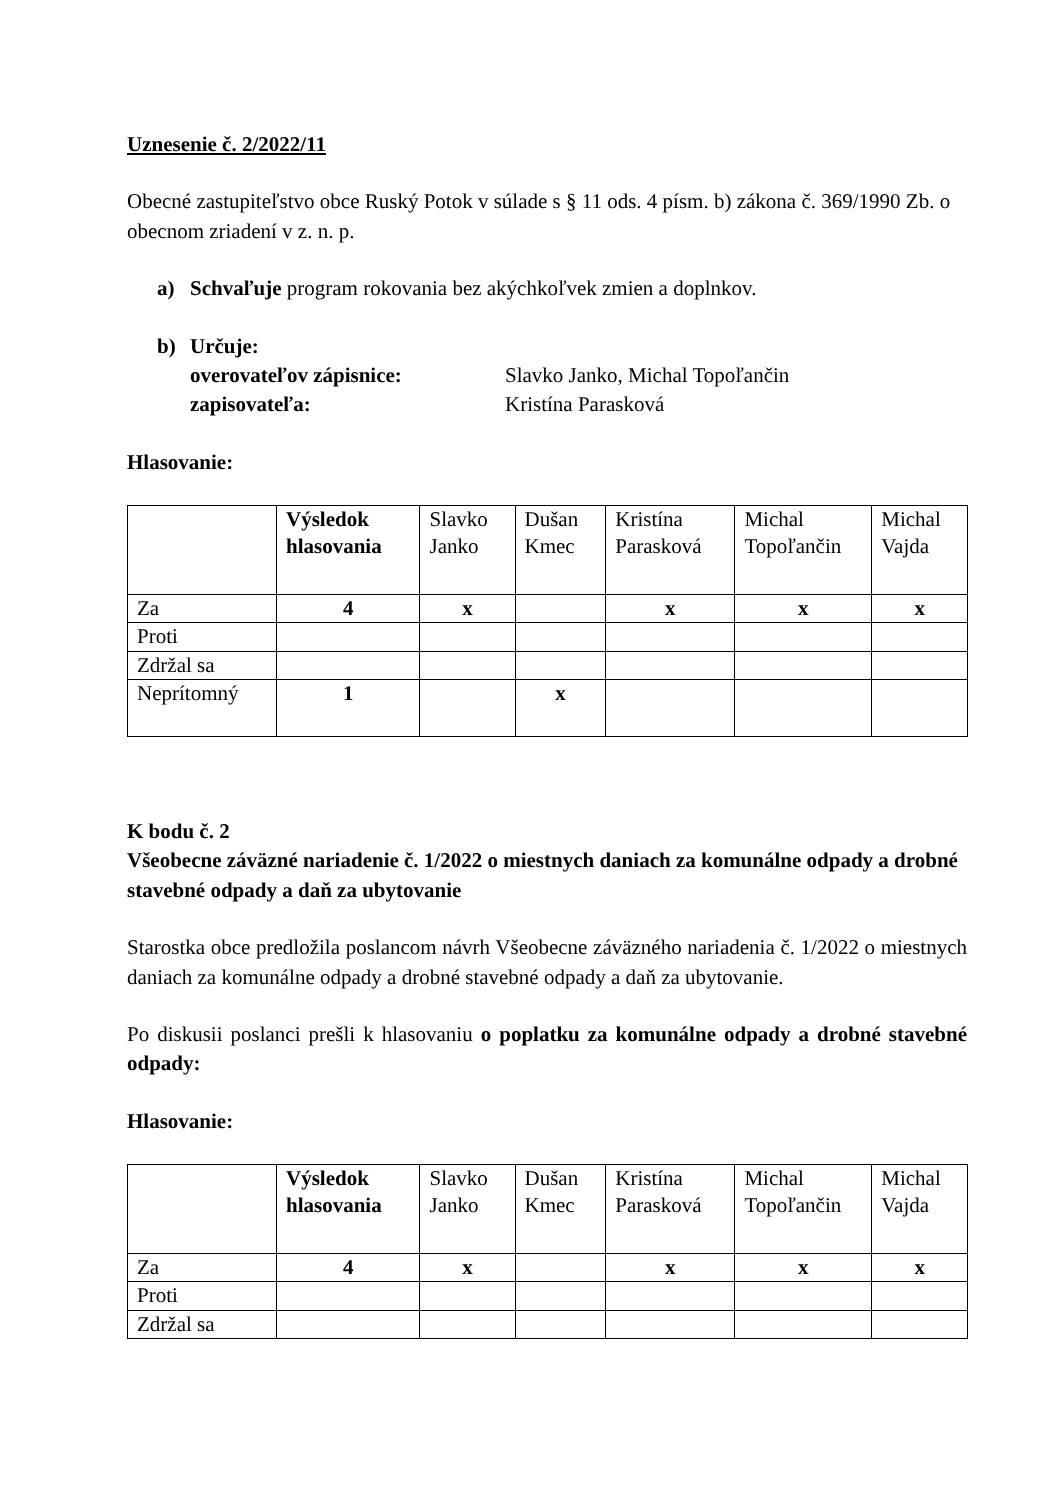Uznesenie č. 2/2022/11
Obecné zastupiteľstvo obce Ruský Potok v súlade s § 11 ods. 4 písm. b) zákona č. 369/1990 Zb. o obecnom zriadení v z. n. p.
a) Schvaľuje program rokovania bez akýchkoľvek zmien a doplnkov.
b) Určuje:
overovateľov zápisnice: Slavko Janko, Michal Topoľančin
zapisovateľa: Kristína Parasková
Hlasovanie:
| | Výsledok hlasovania | Slavko Janko | Dušan Kmec | Kristína Parasková | Michal Topoľančin | Michal Vajda |
| Za | 4 | x | | x | x | x |
| Proti | | | | | | |
| Zdržal sa | | | | | | |
| Neprítomný | 1 | | x | | | |
K bodu č. 2
Všeobecne záväzné nariadenie č. 1/2022 o miestnych daniach za komunálne odpady a drobné stavebné odpady a daň za ubytovanie
Starostka obce predložila poslancom návrh Všeobecne záväzného nariadenia č. 1/2022 o miestnych daniach za komunálne odpady a drobné stavebné odpady a daň za ubytovanie.
Po diskusii poslanci prešli k hlasovaniu o poplatku za komunálne odpady a drobné stavebné odpady:
Hlasovanie:
| | Výsledok hlasovania | Slavko Janko | Dušan Kmec | Kristína Parasková | Michal Topoľančin | Michal Vajda |
| Za | 4 | x | | x | x | x |
| Proti | | | | | | |
| Zdržal sa | | | | | | |